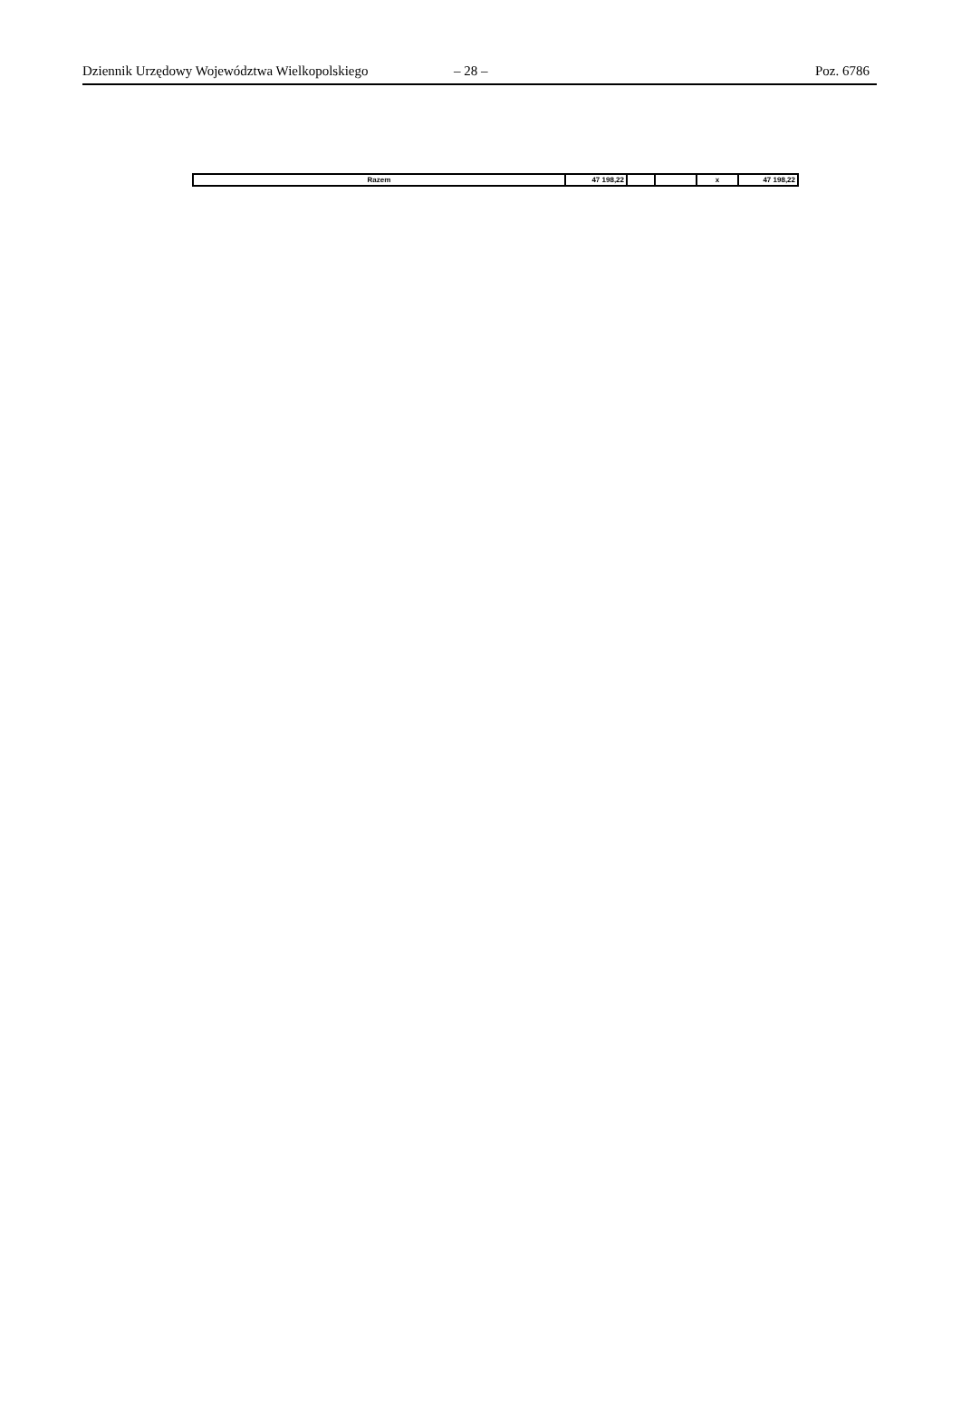Dziennik Urzędowy Województwa Wielkopolskiego – 28 – Poz. 6786
| Razem | 47 198,22 | | | x | 47 198,22 |